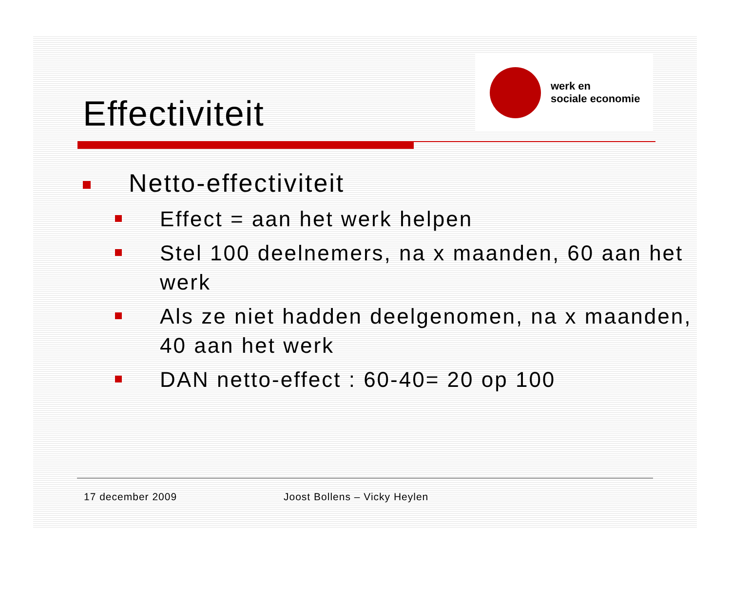Effectiviteit
werk en
sociale economie
Netto-effectiviteit
Effect = aan het werk helpen
Stel 100 deelnemers, na x maanden, 60 aan het werk
Als ze niet hadden deelgenomen, na x maanden, 40 aan het werk
DAN netto-effect : 60-40= 20 op 100
17 december 2009 Joost Bollens – Vicky Heylen